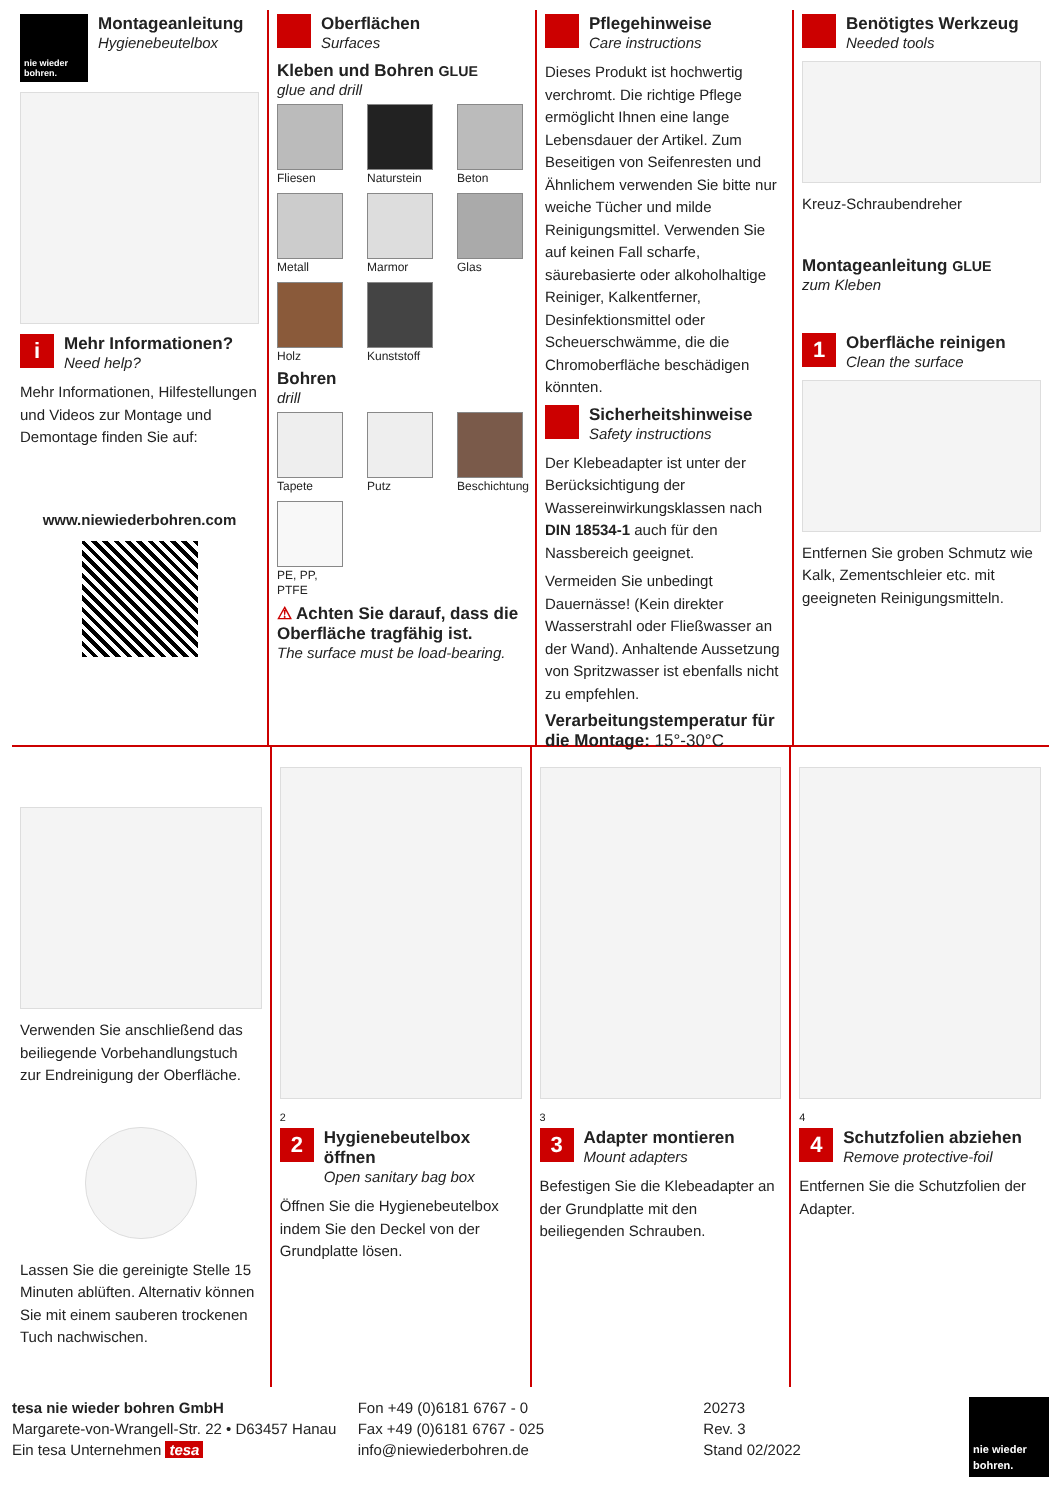nie wieder bohren.
Montageanleitung
Hygienebeutelbox
i
Mehr Informationen?
Need help?
Mehr Informationen, Hilfestellungen und Videos zur Montage und Demontage finden Sie auf:
www.niewiederbohren.com
Oberflächen
Surfaces
Kleben und Bohren GLUE
glue and drill
Fliesen
Naturstein
Beton
Metall
Marmor
Glas
Holz
Kunststoff
Bohren
drill
Tapete
Putz
Beschichtung
PE, PP, PTFE
⚠ Achten Sie darauf, dass die Oberfläche tragfähig ist.
The surface must be load-bearing.
Pflegehinweise
Care instructions
Dieses Produkt ist hochwertig verchromt. Die richtige Pflege ermöglicht Ihnen eine lange Lebensdauer der Artikel. Zum Beseitigen von Seifenresten und Ähnlichem verwenden Sie bitte nur weiche Tücher und milde Reinigungsmittel. Verwenden Sie auf keinen Fall scharfe, säurebasierte oder alkoholhaltige Reiniger, Kalkentferner, Desinfektionsmittel oder Scheuerschwämme, die die Chromoberfläche beschädigen könnten.
Sicherheitshinweise
Safety instructions
Der Klebeadapter ist unter der Berücksichtigung der Wassereinwirkungsklassen nach DIN 18534-1 auch für den Nassbereich geeignet.
Vermeiden Sie unbedingt Dauernässe! (Kein direkter Wasserstrahl oder Fließwasser an der Wand). Anhaltende Aussetzung von Spritzwasser ist ebenfalls nicht zu empfehlen.
Verarbeitungstemperatur für die Montage: 15°-30°C
Benötigtes Werkzeug
Needed tools
Kreuz-Schraubendreher
Montageanleitung GLUE
zum Kleben
1
Oberfläche reinigen
Clean the surface
Entfernen Sie groben Schmutz wie Kalk, Zementschleier etc. mit geeigneten Reinigungsmitteln.
Verwenden Sie anschließend das beiliegende Vorbehandlungstuch zur Endreinigung der Oberfläche.
Lassen Sie die gereinigte Stelle 15 Minuten ablüften. Alternativ können Sie mit einem sauberen trockenen Tuch nachwischen.
2
2
Hygienebeutelbox öffnen
Open sanitary bag box
Öffnen Sie die Hygienebeutelbox indem Sie den Deckel von der Grundplatte lösen.
3
3
Adapter montieren
Mount adapters
Befestigen Sie die Klebeadapter an der Grundplatte mit den beiliegenden Schrauben.
4
4
Schutzfolien abziehen
Remove protective-foil
Entfernen Sie die Schutzfolien der Adapter.
tesa nie wieder bohren GmbH
Margarete-von-Wrangell-Str. 22 • D63457 Hanau
Ein tesa Unternehmen tesa
Fon +49 (0)6181 6767 - 0
Fax +49 (0)6181 6767 - 025
info@niewiederbohren.de
20273
Rev. 3
Stand 02/2022 nie wieder bohren.